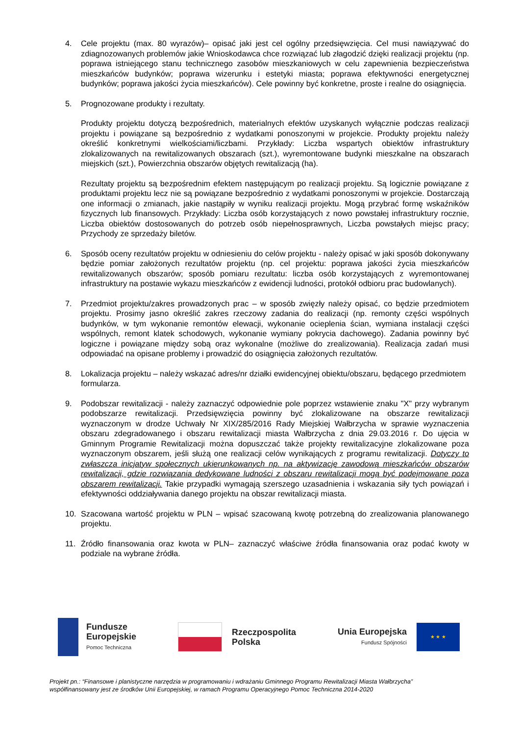4. Cele projektu (max. 80 wyrazów)– opisać jaki jest cel ogólny przedsięwzięcia. Cel musi nawiązywać do zdiagnozowanych problemów jakie Wnioskodawca chce rozwiązać lub złagodzić dzięki realizacji projektu (np. poprawa istniejącego stanu technicznego zasobów mieszkaniowych w celu zapewnienia bezpieczeństwa mieszkańców budynków; poprawa wizerunku i estetyki miasta; poprawa efektywności energetycznej budynków; poprawa jakości życia mieszkańców). Cele powinny być konkretne, proste i realne do osiągnięcia.
5. Prognozowane produkty i rezultaty.
Produkty projektu dotyczą bezpośrednich, materialnych efektów uzyskanych wyłącznie podczas realizacji projektu i powiązane są bezpośrednio z wydatkami ponoszonymi w projekcie. Produkty projektu należy określić konkretnymi wielkościami/liczbami. Przykłady: Liczba wspartych obiektów infrastruktury zlokalizowanych na rewitalizowanych obszarach (szt.), wyremontowane budynki mieszkalne na obszarach miejskich (szt.), Powierzchnia obszarów objętych rewitalizacją (ha).
Rezultaty projektu są bezpośrednim efektem następującym po realizacji projektu. Są logicznie powiązane z produktami projektu lecz nie są powiązane bezpośrednio z wydatkami ponoszonymi w projekcie. Dostarczają one informacji o zmianach, jakie nastąpiły w wyniku realizacji projektu. Mogą przybrać formę wskaźników fizycznych lub finansowych. Przykłady: Liczba osób korzystających z nowo powstałej infrastruktury rocznie, Liczba obiektów dostosowanych do potrzeb osób niepełnosprawnych, Liczba powstałych miejsc pracy; Przychody ze sprzedaży biletów.
6. Sposób oceny rezultatów projektu w odniesieniu do celów projektu - należy opisać w jaki sposób dokonywany będzie pomiar założonych rezultatów projektu (np. cel projektu: poprawa jakości życia mieszkańców rewitalizowanych obszarów; sposób pomiaru rezultatu: liczba osób korzystających z wyremontowanej infrastruktury na postawie wykazu mieszkańców z ewidencji ludności, protokół odbioru prac budowlanych).
7. Przedmiot projektu/zakres prowadzonych prac – w sposób zwięzły należy opisać, co będzie przedmiotem projektu. Prosimy jasno określić zakres rzeczowy zadania do realizacji (np. remonty części wspólnych budynków, w tym wykonanie remontów elewacji, wykonanie ocieplenia ścian, wymiana instalacji części wspólnych, remont klatek schodowych, wykonanie wymiany pokrycia dachowego). Zadania powinny być logiczne i powiązane między sobą oraz wykonalne (możliwe do zrealizowania). Realizacja zadań musi odpowiadać na opisane problemy i prowadzić do osiągnięcia założonych rezultatów.
8. Lokalizacja projektu – należy wskazać adres/nr działki ewidencyjnej obiektu/obszaru, będącego przedmiotem formularza.
9. Podobszar rewitalizacji - należy zaznaczyć odpowiednie pole poprzez wstawienie znaku "X" przy wybranym podobszarze rewitalizacji. Przedsięwzięcia powinny być zlokalizowane na obszarze rewitalizacji wyznaczonym w drodze Uchwały Nr XIX/285/2016 Rady Miejskiej Wałbrzycha w sprawie wyznaczenia obszaru zdegradowanego i obszaru rewitalizacji miasta Wałbrzycha z dnia 29.03.2016 r. Do ujęcia w Gminnym Programie Rewitalizacji można dopuszczać także projekty rewitalizacyjne zlokalizowane poza wyznaczonym obszarem, jeśli służą one realizacji celów wynikających z programu rewitalizacji. Dotyczy to zwłaszcza inicjatyw społecznych ukierunkowanych np. na aktywizację zawodową mieszkańców obszarów rewitalizacji, gdzie rozwiązania dedykowane ludności z obszaru rewitalizacji mogą być podejmowane poza obszarem rewitalizacji. Takie przypadki wymagają szerszego uzasadnienia i wskazania siły tych powiązań i efektywności oddziaływania danego projektu na obszar rewitalizacji miasta.
10. Szacowana wartość projektu w PLN – wpisać szacowaną kwotę potrzebną do zrealizowania planowanego projektu.
11. Źródło finansowania oraz kwota w PLN– zaznaczyć właściwe źródła finansowania oraz podać kwoty w podziale na wybrane źródła.
Fundusze
Europejskie
Pomoc Techniczna
Rzeczpospolita
Polska
Unia Europejska
Fundusz Spójności
★ ★ ★
Projekt pn.: “Finansowe i planistyczne narzędzia w programowaniu i wdrażaniu Gminnego Programu Rewitalizacji Miasta Wałbrzycha”
współfinansowany jest ze środków Unii Europejskiej, w ramach Programu Operacyjnego Pomoc Techniczna 2014-2020